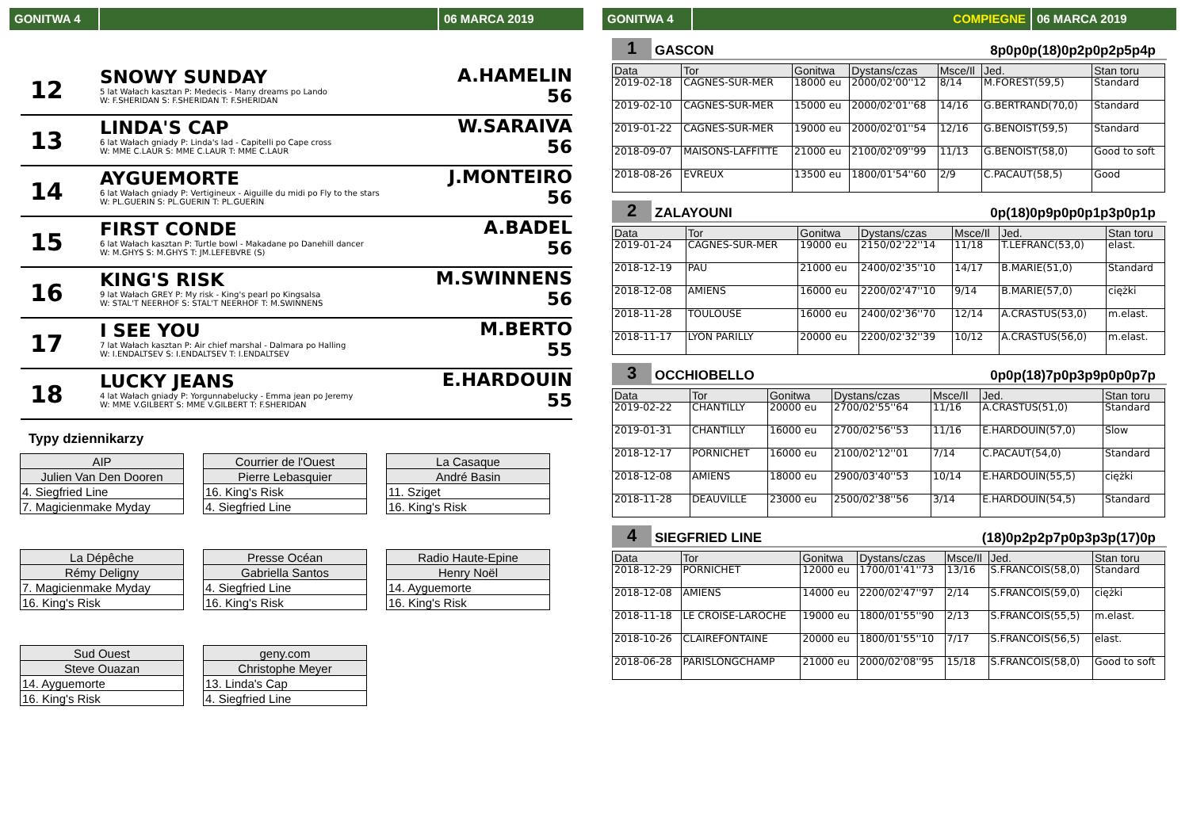GONITWA 4 06 MARCA 2019
12
SNOWY SUNDAY
5 lat Wałach kasztan P: Medecis - Many dreams po Lando
W: F.SHERIDAN S: F.SHERIDAN T: F.SHERIDAN
A.HAMELIN
56
13
LINDA'S CAP
6 lat Wałach gniady P: Linda's lad - Capitelli po Cape cross
W: MME C.LAUR S: MME C.LAUR T: MME C.LAUR
W.SARAIVA
56
14
AYGUEMORTE
6 lat Wałach gniady P: Vertigineux - Aiguille du midi po Fly to the stars
W: PL.GUERIN S: PL.GUERIN T: PL.GUERIN
J.MONTEIRO
56
15
FIRST CONDE
6 lat Wałach kasztan P: Turtle bowl - Makadane po Danehill dancer
W: M.GHYS S: M.GHYS T: JM.LEFEBVRE (S)
A.BADEL
56
16
KING'S RISK
9 lat Wałach GREY P: My risk - King's pearl po Kingsalsa
W: STAL'T NEERHOF S: STAL'T NEERHOF T: M.SWINNENS
M.SWINNENS
56
17
I SEE YOU
7 lat Wałach kasztan P: Air chief marshal - Dalmara po Halling
W: I.ENDALTSEV S: I.ENDALTSEV T: I.ENDALTSEV
M.BERTO
55
18
LUCKY JEANS
4 lat Wałach gniady P: Yorgunnabelucky - Emma jean po Jeremy
W: MME V.GILBERT S: MME V.GILBERT T: F.SHERIDAN
E.HARDOUIN
55
Typy dziennikarzy
| AIP |
| Julien Van Den Dooren |
| 4. Siegfried Line |
| 7. Magicienmake Myday |
| Courrier de l'Ouest |
| Pierre Lebasquier |
| 16. King's Risk |
| 4. Siegfried Line |
| La Casaque |
| André Basin |
| 11. Sziget |
| 16. King's Risk |
| La Dépêche |
| Rémy Deligny |
| 7. Magicienmake Myday |
| 16. King's Risk |
| Presse Océan |
| Gabriella Santos |
| 4. Siegfried Line |
| 16. King's Risk |
| Radio Haute-Epine |
| Henry Noël |
| 14. Ayguemorte |
| 16. King's Risk |
| Sud Ouest |
| Steve Ouazan |
| 14. Ayguemorte |
| 16. King's Risk |
| geny.com |
| Christophe Meyer |
| 13. Linda's Cap |
| 4. Siegfried Line |
GONITWA 4 COMPIEGNE 06 MARCA 2019
1
GASCON
8p0p0p(18)0p2p0p2p5p4p
| Data | Tor | Gonitwa | Dystans/czas | Msce/Il | Jed. | Stan toru |
| --- | --- | --- | --- | --- | --- | --- |
| 2019-02-18 | CAGNES-SUR-MER | 18000 eu | 2000/02'00''12 | 8/14 | M.FOREST(59,5) | Standard |
| 2019-02-10 | CAGNES-SUR-MER | 15000 eu | 2000/02'01''68 | 14/16 | G.BERTRAND(70,0) | Standard |
| 2019-01-22 | CAGNES-SUR-MER | 19000 eu | 2000/02'01''54 | 12/16 | G.BENOIST(59,5) | Standard |
| 2018-09-07 | MAISONS-LAFFITTE | 21000 eu | 2100/02'09''99 | 11/13 | G.BENOIST(58,0) | Good to soft |
| 2018-08-26 | EVREUX | 13500 eu | 1800/01'54''60 | 2/9 | C.PACAUT(58,5) | Good |
2
ZALAYOUNI
0p(18)0p9p0p0p1p3p0p1p
| Data | Tor | Gonitwa | Dystans/czas | Msce/Il | Jed. | Stan toru |
| --- | --- | --- | --- | --- | --- | --- |
| 2019-01-24 | CAGNES-SUR-MER | 19000 eu | 2150/02'22''14 | 11/18 | T.LEFRANC(53,0) | elast. |
| 2018-12-19 | PAU | 21000 eu | 2400/02'35''10 | 14/17 | B.MARIE(51,0) | Standard |
| 2018-12-08 | AMIENS | 16000 eu | 2200/02'47''10 | 9/14 | B.MARIE(57,0) | ciężki |
| 2018-11-28 | TOULOUSE | 16000 eu | 2400/02'36''70 | 12/14 | A.CRASTUS(53,0) | m.elast. |
| 2018-11-17 | LYON PARILLY | 20000 eu | 2200/02'32''39 | 10/12 | A.CRASTUS(56,0) | m.elast. |
3
OCCHIOBELLO
0p0p(18)7p0p3p9p0p0p7p
| Data | Tor | Gonitwa | Dystans/czas | Msce/Il | Jed. | Stan toru |
| --- | --- | --- | --- | --- | --- | --- |
| 2019-02-22 | CHANTILLY | 20000 eu | 2700/02'55''64 | 11/16 | A.CRASTUS(51,0) | Standard |
| 2019-01-31 | CHANTILLY | 16000 eu | 2700/02'56''53 | 11/16 | E.HARDOUIN(57,0) | Slow |
| 2018-12-17 | PORNICHET | 16000 eu | 2100/02'12''01 | 7/14 | C.PACAUT(54,0) | Standard |
| 2018-12-08 | AMIENS | 18000 eu | 2900/03'40''53 | 10/14 | E.HARDOUIN(55,5) | ciężki |
| 2018-11-28 | DEAUVILLE | 23000 eu | 2500/02'38''56 | 3/14 | E.HARDOUIN(54,5) | Standard |
4
SIEGFRIED LINE
(18)0p2p2p7p0p3p3p(17)0p
| Data | Tor | Gonitwa | Dystans/czas | Msce/Il | Jed. | Stan toru |
| --- | --- | --- | --- | --- | --- | --- |
| 2018-12-29 | PORNICHET | 12000 eu | 1700/01'41''73 | 13/16 | S.FRANCOIS(58,0) | Standard |
| 2018-12-08 | AMIENS | 14000 eu | 2200/02'47''97 | 2/14 | S.FRANCOIS(59,0) | ciężki |
| 2018-11-18 | LE CROISE-LAROCHE | 19000 eu | 1800/01'55''90 | 2/13 | S.FRANCOIS(55,5) | m.elast. |
| 2018-10-26 | CLAIREFONTAINE | 20000 eu | 1800/01'55''10 | 7/17 | S.FRANCOIS(56,5) | elast. |
| 2018-06-28 | PARISLONGCHAMP | 21000 eu | 2000/02'08''95 | 15/18 | S.FRANCOIS(58,0) | Good to soft |